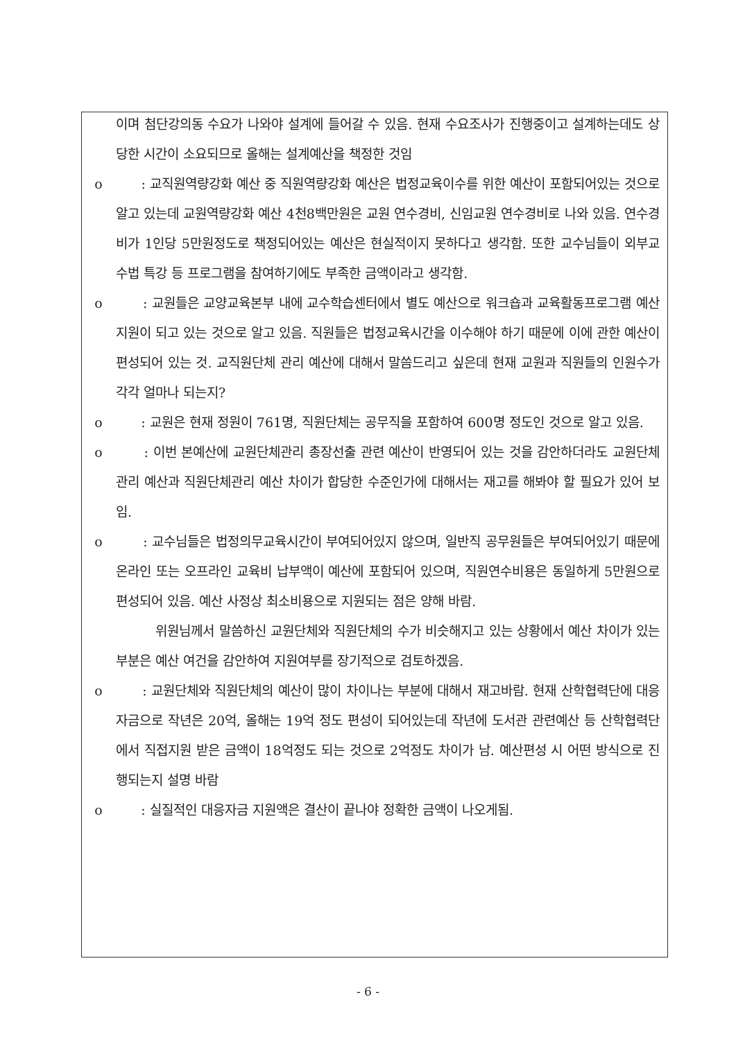이며 첨단강의동 수요가 나와야 설계에 들어갈 수 있음. 현재 수요조사가 진행중이고 설계하는데도 상당한 시간이 소요되므로 올해는 설계예산을 책정한 것임
o : 교직원역량강화 예산 중 직원역량강화 예산은 법정교육이수를 위한 예산이 포함되어있는 것으로 알고 있는데 교원역량강화 예산 4천8백만원은 교원 연수경비, 신임교원 연수경비로 나와 있음. 연수경비가 1인당 5만원정도로 책정되어있는 예산은 현실적이지 못하다고 생각함. 또한 교수님들이 외부교수법 특강 등 프로그램을 참여하기에도 부족한 금액이라고 생각함.
o : 교원들은 교양교육본부 내에 교수학습센터에서 별도 예산으로 워크숍과 교육활동프로그램 예산 지원이 되고 있는 것으로 알고 있음. 직원들은 법정교육시간을 이수해야 하기 때문에 이에 관한 예산이 편성되어 있는 것. 교직원단체 관리 예산에 대해서 말씀드리고 싶은데 현재 교원과 직원들의 인원수가 각각 얼마나 되는지?
o : 교원은 현재 정원이 761명, 직원단체는 공무직을 포함하여 600명 정도인 것으로 알고 있음.
o : 이번 본예산에 교원단체관리 총장선출 관련 예산이 반영되어 있는 것을 감안하더라도 교원단체관리 예산과 직원단체관리 예산 차이가 합당한 수준인가에 대해서는 재고를 해봐야 할 필요가 있어 보임.
o : 교수님들은 법정의무교육시간이 부여되어있지 않으며, 일반직 공무원들은 부여되어있기 때문에 온라인 또는 오프라인 교육비 납부액이 예산에 포함되어 있으며, 직원연수비용은 동일하게 5만원으로 편성되어 있음. 예산 사정상 최소비용으로 지원되는 점은 양해 바람.
위원님께서 말씀하신 교원단체와 직원단체의 수가 비슷해지고 있는 상황에서 예산 차이가 있는 부분은 예산 여건을 감안하여 지원여부를 장기적으로 검토하겠음.
o : 교원단체와 직원단체의 예산이 많이 차이나는 부분에 대해서 재고바람. 현재 산학협력단에 대응자금으로 작년은 20억, 올해는 19억 정도 편성이 되어있는데 작년에 도서관 관련예산 등 산학협력단에서 직접지원 받은 금액이 18억정도 되는 것으로 2억정도 차이가 남. 예산편성 시 어떤 방식으로 진행되는지 설명 바람
o : 실질적인 대응자금 지원액은 결산이 끝나야 정확한 금액이 나오게됨.
- 6 -